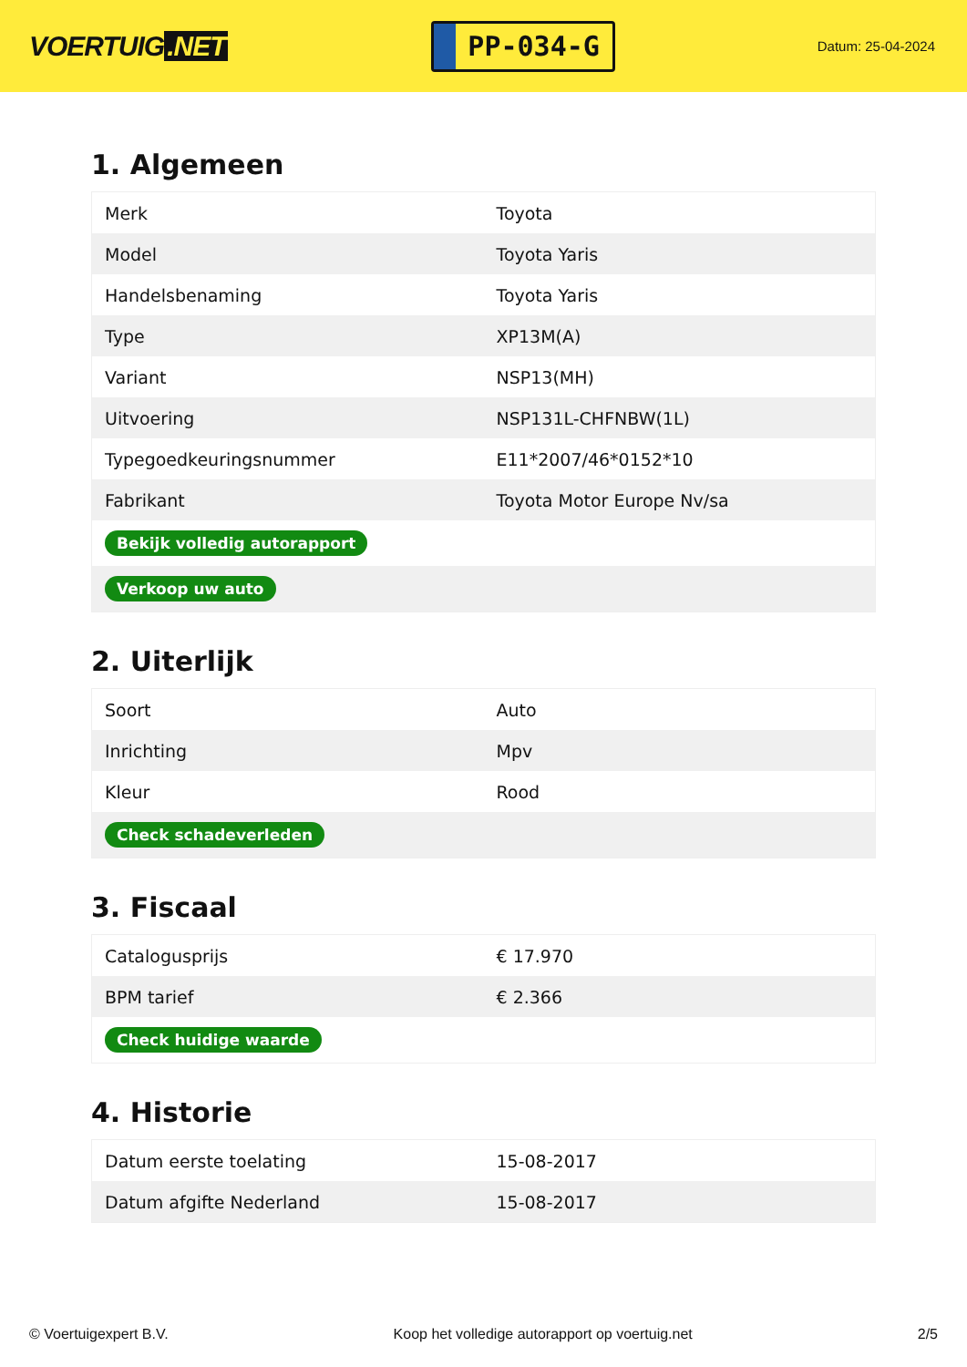VOERTUIG.NET
PP-034-G
Datum: 25-04-2024
1. Algemeen
| Merk | Toyota |
| Model | Toyota Yaris |
| Handelsbenaming | Toyota Yaris |
| Type | XP13M(A) |
| Variant | NSP13(MH) |
| Uitvoering | NSP131L-CHFNBW(1L) |
| Typegoedkeuringsnummer | E11*2007/46*0152*10 |
| Fabrikant | Toyota Motor Europe Nv/sa |
| Bekijk volledig autorapport | |
| Verkoop uw auto | |
2. Uiterlijk
| Soort | Auto |
| Inrichting | Mpv |
| Kleur | Rood |
| Check schadeverleden | |
3. Fiscaal
| Catalogusprijs | € 17.970 |
| BPM tarief | € 2.366 |
| Check huidige waarde | |
4. Historie
| Datum eerste toelating | 15-08-2017 |
| Datum afgifte Nederland | 15-08-2017 |
© Voertuigexpert B.V. Koop het volledige autorapport op voertuig.net 2/5